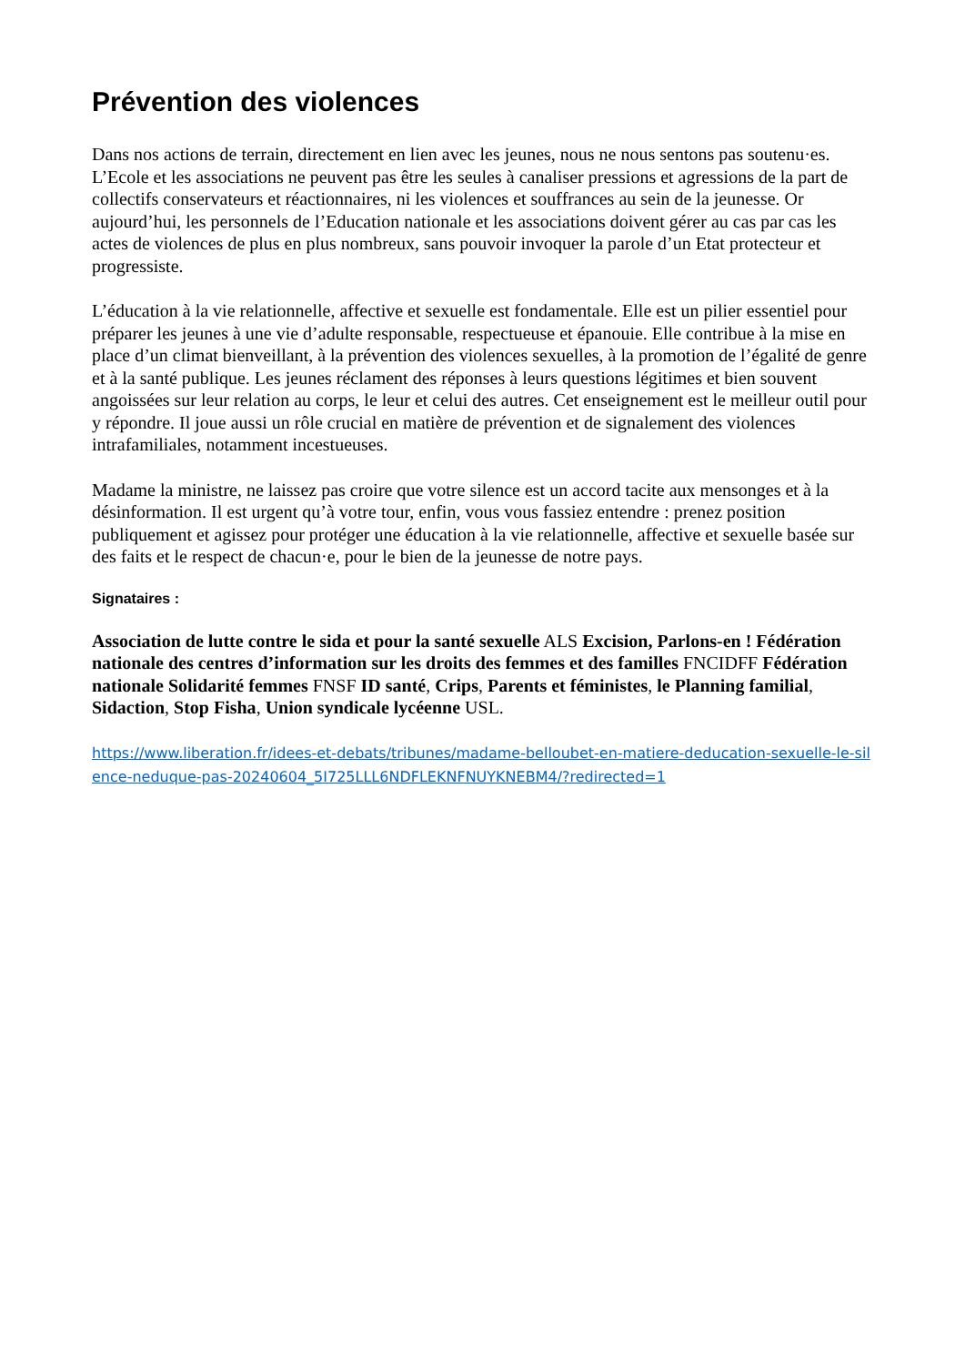Prévention des violences
Dans nos actions de terrain, directement en lien avec les jeunes, nous ne nous sentons pas soutenu·es. L’Ecole et les associations ne peuvent pas être les seules à canaliser pressions et agressions de la part de collectifs conservateurs et réactionnaires, ni les violences et souffrances au sein de la jeunesse. Or aujourd’hui, les personnels de l’Education nationale et les associations doivent gérer au cas par cas les actes de violences de plus en plus nombreux, sans pouvoir invoquer la parole d’un Etat protecteur et progressiste.
L’éducation à la vie relationnelle, affective et sexuelle est fondamentale. Elle est un pilier essentiel pour préparer les jeunes à une vie d’adulte responsable, respectueuse et épanouie. Elle contribue à la mise en place d’un climat bienveillant, à la prévention des violences sexuelles, à la promotion de l’égalité de genre et à la santé publique. Les jeunes réclament des réponses à leurs questions légitimes et bien souvent angoissées sur leur relation au corps, le leur et celui des autres. Cet enseignement est le meilleur outil pour y répondre. Il joue aussi un rôle crucial en matière de prévention et de signalement des violences intrafamiliales, notamment incestueuses.
Madame la ministre, ne laissez pas croire que votre silence est un accord tacite aux mensonges et à la désinformation. Il est urgent qu’à votre tour, enfin, vous vous fassiez entendre : prenez position publiquement et agissez pour protéger une éducation à la vie relationnelle, affective et sexuelle basée sur des faits et le respect de chacun·e, pour le bien de la jeunesse de notre pays.
Signataires :
Association de lutte contre le sida et pour la santé sexuelle ALS Excision, Parlons-en ! Fédération nationale des centres d’information sur les droits des femmes et des familles FNCIDFF Fédération nationale Solidarité femmes FNSF ID santé, Crips, Parents et féministes, le Planning familial, Sidaction, Stop Fisha, Union syndicale lycéenne USL.
https://www.liberation.fr/idees-et-debats/tribunes/madame-belloubet-en-matiere-deducation-sexuelle-le-silence-neduque-pas-20240604_5I725LLL6NDFLEKNFNUYKNEBM4/?redirected=1